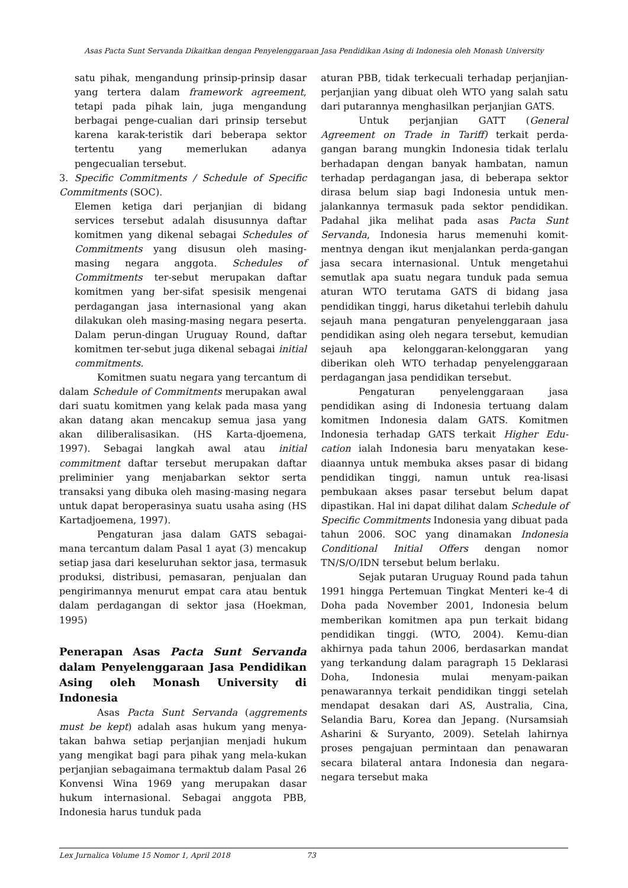Asas Pacta Sunt Servanda Dikaitkan dengan Penyelenggaraan Jasa Pendidikan Asing di Indonesia oleh Monash University
satu pihak, mengandung prinsip-prinsip dasar yang tertera dalam framework agreement, tetapi pada pihak lain, juga mengandung berbagai penge-cualian dari prinsip tersebut karena karak-teristik dari beberapa sektor tertentu yang memerlukan adanya pengecualian tersebut.
3. Specific Commitments / Schedule of Specific Commitments (SOC).
Elemen ketiga dari perjanjian di bidang services tersebut adalah disusunnya daftar komitmen yang dikenal sebagai Schedules of Commitments yang disusun oleh masing-masing negara anggota. Schedules of Commitments ter-sebut merupakan daftar komitmen yang ber-sifat spesisik mengenai perdagangan jasa internasional yang akan dilakukan oleh masing-masing negara peserta. Dalam perun-dingan Uruguay Round, daftar komitmen ter-sebut juga dikenal sebagai initial commitments.
Komitmen suatu negara yang tercantum di dalam Schedule of Commitments merupakan awal dari suatu komitmen yang kelak pada masa yang akan datang akan mencakup semua jasa yang akan diliberalisasikan. (HS Karta-djoemena, 1997). Sebagai langkah awal atau initial commitment daftar tersebut merupakan daftar preliminier yang menjabarkan sektor serta transaksi yang dibuka oleh masing-masing negara untuk dapat beroperasinya suatu usaha asing (HS Kartadjoemena, 1997).
Pengaturan jasa dalam GATS sebagai-mana tercantum dalam Pasal 1 ayat (3) mencakup setiap jasa dari keseluruhan sektor jasa, termasuk produksi, distribusi, pemasaran, penjualan dan pengirimannya menurut empat cara atau bentuk dalam perdagangan di sektor jasa (Hoekman, 1995)
Penerapan Asas Pacta Sunt Servanda dalam Penyelenggaraan Jasa Pendidikan Asing oleh Monash University di Indonesia
Asas Pacta Sunt Servanda (aggrements must be kept) adalah asas hukum yang menya-takan bahwa setiap perjanjian menjadi hukum yang mengikat bagi para pihak yang mela-kukan perjanjian sebagaimana termaktub dalam Pasal 26 Konvensi Wina 1969 yang merupakan dasar hukum internasional. Sebagai anggota PBB, Indonesia harus tunduk pada
aturan PBB, tidak terkecuali terhadap perjanjian-perjanjian yang dibuat oleh WTO yang salah satu dari putarannya menghasilkan perjanjian GATS.
Untuk perjanjian GATT (General Agreement on Trade in Tariff) terkait perda-gangan barang mungkin Indonesia tidak terlalu berhadapan dengan banyak hambatan, namun terhadap perdagangan jasa, di beberapa sektor dirasa belum siap bagi Indonesia untuk men-jalankannya termasuk pada sektor pendidikan. Padahal jika melihat pada asas Pacta Sunt Servanda, Indonesia harus memenuhi komit-mentnya dengan ikut menjalankan perda-gangan jasa secara internasional. Untuk mengetahui semutlak apa suatu negara tunduk pada semua aturan WTO terutama GATS di bidang jasa pendidikan tinggi, harus diketahui terlebih dahulu sejauh mana pengaturan penyelenggaraan jasa pendidikan asing oleh negara tersebut, kemudian sejauh apa kelonggaran-kelonggaran yang diberikan oleh WTO terhadap penyelenggaraan perdagangan jasa pendidikan tersebut.
Pengaturan penyelenggaraan jasa pendidikan asing di Indonesia tertuang dalam komitmen Indonesia dalam GATS. Komitmen Indonesia terhadap GATS terkait Higher Edu-cation ialah Indonesia baru menyatakan kese-diaannya untuk membuka akses pasar di bidang pendidikan tinggi, namun untuk rea-lisasi pembukaan akses pasar tersebut belum dapat dipastikan. Hal ini dapat dilihat dalam Schedule of Specific Commitments Indonesia yang dibuat pada tahun 2006. SOC yang dinamakan Indonesia Conditional Initial Offers dengan nomor TN/S/O/IDN tersebut belum berlaku.
Sejak putaran Uruguay Round pada tahun 1991 hingga Pertemuan Tingkat Menteri ke-4 di Doha pada November 2001, Indonesia belum memberikan komitmen apa pun terkait bidang pendidikan tinggi. (WTO, 2004). Kemu-dian akhirnya pada tahun 2006, berdasarkan mandat yang terkandung dalam paragraph 15 Deklarasi Doha, Indonesia mulai menyam-paikan penawarannya terkait pendidikan tinggi setelah mendapat desakan dari AS, Australia, Cina, Selandia Baru, Korea dan Jepang. (Nursamsiah Asharini & Suryanto, 2009). Setelah lahirnya proses pengajuan permintaan dan penawaran secara bilateral antara Indonesia dan negara-negara tersebut maka
Lex Jurnalica Volume 15 Nomor 1, April 2018 73